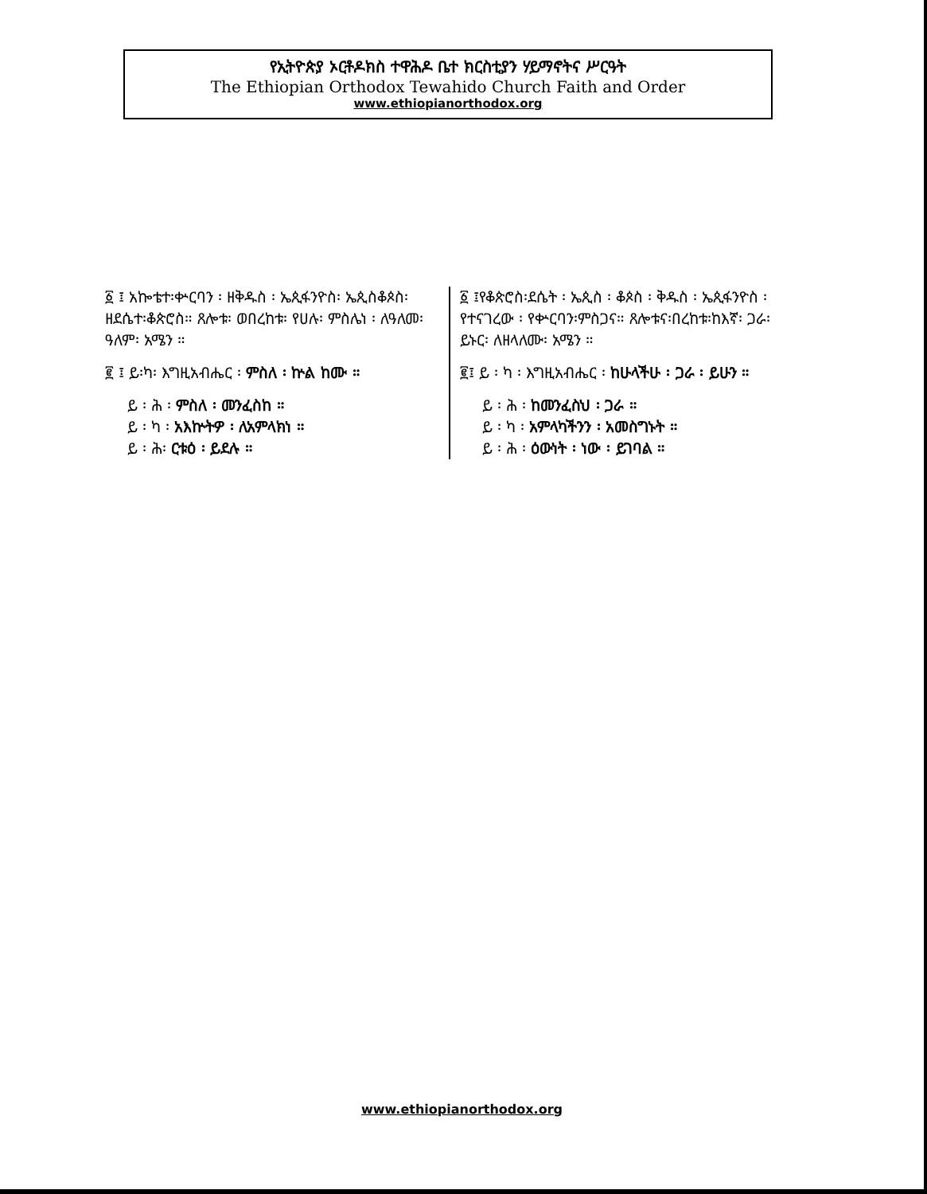የኢትዮጵያ ኦርቶዶክስ ተዋሕዶ ቤተ ክርስቲያን ሃይማኖትና ሥርዓት
The Ethiopian Orthodox Tewahido Church Faith and Order
www.ethiopianorthodox.org
፩ ፤ አኰቴተ፡ቍርባን ፡ ዘቅዱስ ፡ ኤጲፋንዮስ፡ ኤጲስቆጶስ፡ ዘደሴተ፡ቆጵሮስ። ጸሎቱ፡ ወበረከቱ፡ የሀሉ፡ ምስሌነ ፡ ለዓለመ፡ ዓለም፡ አሜን ።
፪ ፤ ይ፡ካ፡ እግዚአብሔር ፡ ምስለ ፡ ኵል ከሙ ።
ይ ፡ ሕ ፡ ምስለ ፡ መንፈስከ ።
ይ ፡ ካ ፡ አእኵትዎ ፡ ለአምላክነ ።
ይ ፡ ሕ፡ ርቱዕ ፡ ይደሉ ።
፩ ፤የቆጵሮስ፡ደሴት ፡ ኤጲስ ፡ ቆጶስ ፡ ቅዱስ ፡ ኤጲፋንዮስ ፡ የተናገረው ፡ የቍርባን፡ምስጋና። ጸሎቱና፡በረከቱ፡ከእኛ፡ ጋራ፡ ይኑር፡ ለዘላለሙ፡ አሜን ።
፪፤ ይ ፡ ካ ፡ እግዚአብሔር ፡ ከሁላችሁ ፡ ጋራ ፡ ይሁን ።
ይ ፡ ሕ ፡ ከመንፈስህ ፡ ጋራ ።
ይ ፡ ካ ፡ አምላካችንን ፡ አመስግኑት ።
ይ ፡ ሕ ፡ ዕውነት ፡ ነው ፡ ይገባል ።
www.ethiopianorthodox.org